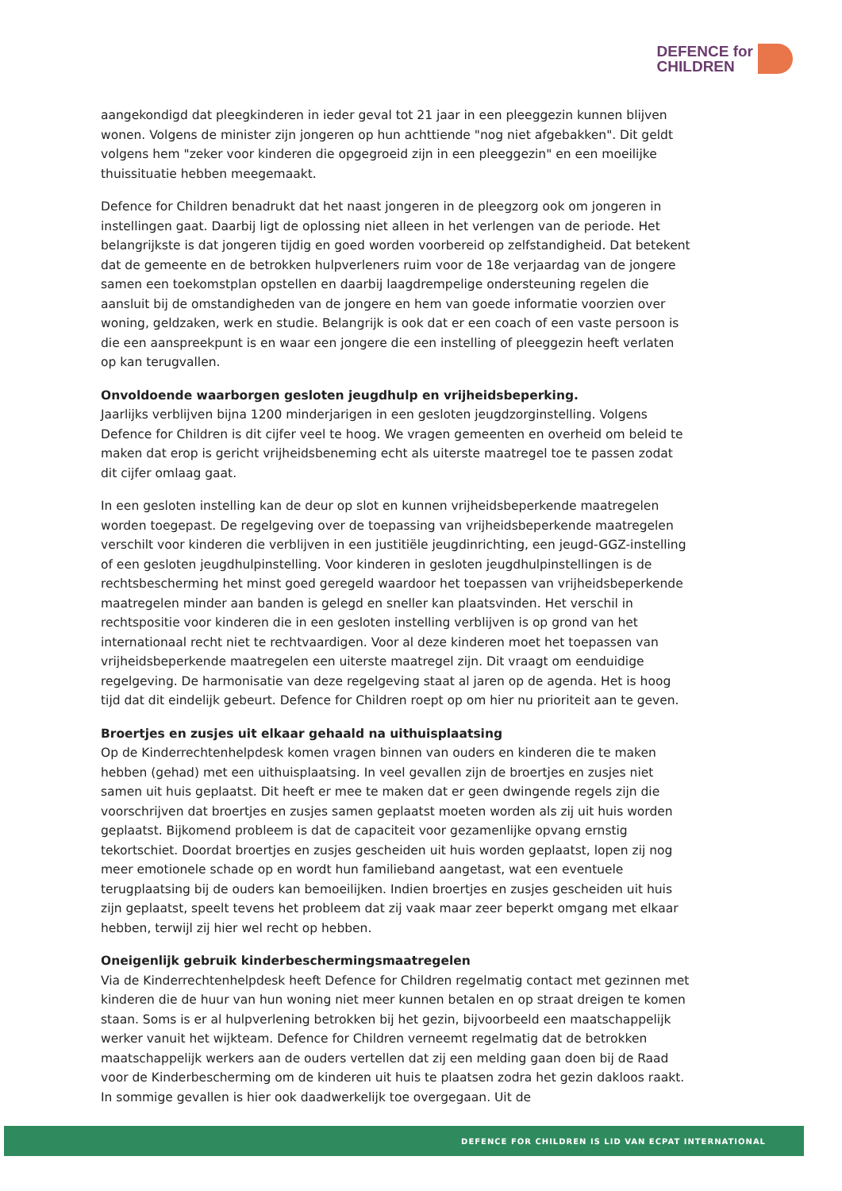DEFENCE for
CHILDREN
aangekondigd dat pleegkinderen in ieder geval tot 21 jaar in een pleeggezin kunnen blijven wonen. Volgens de minister zijn jongeren op hun achttiende "nog niet afgebakken". Dit geldt volgens hem "zeker voor kinderen die opgegroeid zijn in een pleeggezin" en een moeilijke thuissituatie hebben meegemaakt.
Defence for Children benadrukt dat het naast jongeren in de pleegzorg ook om jongeren in instellingen gaat. Daarbij ligt de oplossing niet alleen in het verlengen van de periode. Het belangrijkste is dat jongeren tijdig en goed worden voorbereid op zelfstandigheid. Dat betekent dat de gemeente en de betrokken hulpverleners ruim voor de 18e verjaardag van de jongere samen een toekomstplan opstellen en daarbij laagdrempelige ondersteuning regelen die aansluit bij de omstandigheden van de jongere en hem van goede informatie voorzien over woning, geldzaken, werk en studie. Belangrijk is ook dat er een coach of een vaste persoon is die een aanspreekpunt is en waar een jongere die een instelling of pleeggezin heeft verlaten op kan terugvallen.
Onvoldoende waarborgen gesloten jeugdhulp en vrijheidsbeperking.
Jaarlijks verblijven bijna 1200 minderjarigen in een gesloten jeugdzorginstelling. Volgens Defence for Children is dit cijfer veel te hoog. We vragen gemeenten en overheid om beleid te maken dat erop is gericht vrijheidsbeneming echt als uiterste maatregel toe te passen zodat dit cijfer omlaag gaat.
In een gesloten instelling kan de deur op slot en kunnen vrijheidsbeperkende maatregelen worden toegepast. De regelgeving over de toepassing van vrijheidsbeperkende maatregelen verschilt voor kinderen die verblijven in een justitiële jeugdinrichting, een jeugd-GGZ-instelling of een gesloten jeugdhulpinstelling. Voor kinderen in gesloten jeugdhulpinstellingen is de rechtsbescherming het minst goed geregeld waardoor het toepassen van vrijheidsbeperkende maatregelen minder aan banden is gelegd en sneller kan plaatsvinden. Het verschil in rechtspositie voor kinderen die in een gesloten instelling verblijven is op grond van het internationaal recht niet te rechtvaardigen. Voor al deze kinderen moet het toepassen van vrijheidsbeperkende maatregelen een uiterste maatregel zijn. Dit vraagt om eenduidige regelgeving. De harmonisatie van deze regelgeving staat al jaren op de agenda. Het is hoog tijd dat dit eindelijk gebeurt. Defence for Children roept op om hier nu prioriteit aan te geven.
Broertjes en zusjes uit elkaar gehaald na uithuisplaatsing
Op de Kinderrechtenhelpdesk komen vragen binnen van ouders en kinderen die te maken hebben (gehad) met een uithuisplaatsing. In veel gevallen zijn de broertjes en zusjes niet samen uit huis geplaatst. Dit heeft er mee te maken dat er geen dwingende regels zijn die voorschrijven dat broertjes en zusjes samen geplaatst moeten worden als zij uit huis worden geplaatst. Bijkomend probleem is dat de capaciteit voor gezamenlijke opvang ernstig tekortschiet. Doordat broertjes en zusjes gescheiden uit huis worden geplaatst, lopen zij nog meer emotionele schade op en wordt hun familieband aangetast, wat een eventuele terugplaatsing bij de ouders kan bemoeilijken. Indien broertjes en zusjes gescheiden uit huis zijn geplaatst, speelt tevens het probleem dat zij vaak maar zeer beperkt omgang met elkaar hebben, terwijl zij hier wel recht op hebben.
Oneigenlijk gebruik kinderbeschermingsmaatregelen
Via de Kinderrechtenhelpdesk heeft Defence for Children regelmatig contact met gezinnen met kinderen die de huur van hun woning niet meer kunnen betalen en op straat dreigen te komen staan. Soms is er al hulpverlening betrokken bij het gezin, bijvoorbeeld een maatschappelijk werker vanuit het wijkteam. Defence for Children verneemt regelmatig dat de betrokken maatschappelijk werkers aan de ouders vertellen dat zij een melding gaan doen bij de Raad voor de Kinderbescherming om de kinderen uit huis te plaatsen zodra het gezin dakloos raakt. In sommige gevallen is hier ook daadwerkelijk toe overgegaan. Uit de
DEFENCE FOR CHILDREN IS LID VAN ECPAT INTERNATIONAL